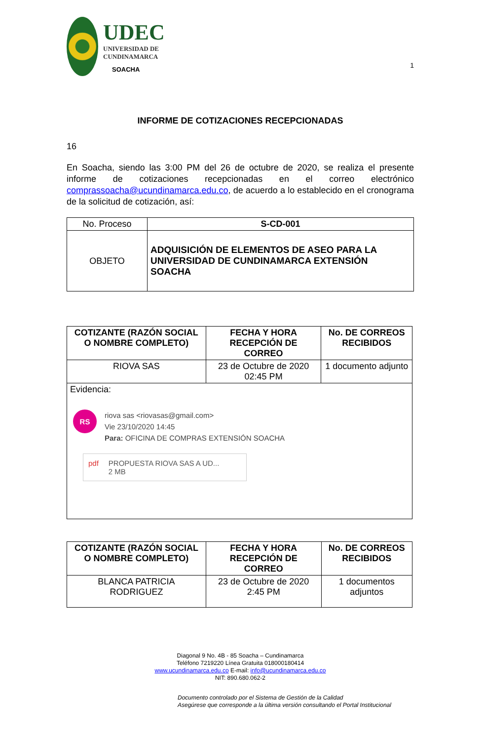UDEC
UNIVERSIDAD DE
CUNDINAMARCA
SOACHA
1
INFORME DE COTIZACIONES RECEPCIONADAS
16
En Soacha, siendo las 3:00 PM del 26 de octubre de 2020, se realiza el presente informe de cotizaciones recepcionadas en el correo electrónico comprassoacha@ucundinamarca.edu.co, de acuerdo a lo establecido en el cronograma de la solicitud de cotización, así:
| No. Proceso | S-CD-001 |
| OBJETO | ADQUISICIÓN DE ELEMENTOS DE ASEO PARA LA UNIVERSIDAD DE CUNDINAMARCA EXTENSIÓN SOACHA |
| COTIZANTE (RAZÓN SOCIAL O NOMBRE COMPLETO) | FECHA Y HORA RECEPCIÓN DE CORREO | No. DE CORREOS RECIBIDOS |
| --- | --- | --- |
| RIOVA SAS | 23 de Octubre de 2020 02:45 PM | 1 documento adjunto |
| Evidencia: RS riova sas <riovasas@gmail.com> Vie 23/10/2020 14:45 Para: OFICINA DE COMPRAS EXTENSIÓN SOACHA pdf PROPUESTA RIOVA SAS A UD... 2 MB | | |
| COTIZANTE (RAZÓN SOCIAL O NOMBRE COMPLETO) | FECHA Y HORA RECEPCIÓN DE CORREO | No. DE CORREOS RECIBIDOS |
| --- | --- | --- |
| BLANCA PATRICIA RODRIGUEZ | 23 de Octubre de 2020 2:45 PM | 1 documentos adjuntos |
Diagonal 9 No. 4B - 85 Soacha – Cundinamarca
Teléfono 7219220 Línea Gratuita 018000180414
www.ucundinamarca.edu.co E-mail: info@ucundinamarca.edu.co
NIT: 890.680.062-2
Documento controlado por el Sistema de Gestión de la Calidad
Asegúrese que corresponde a la última versión consultando el Portal Institucional